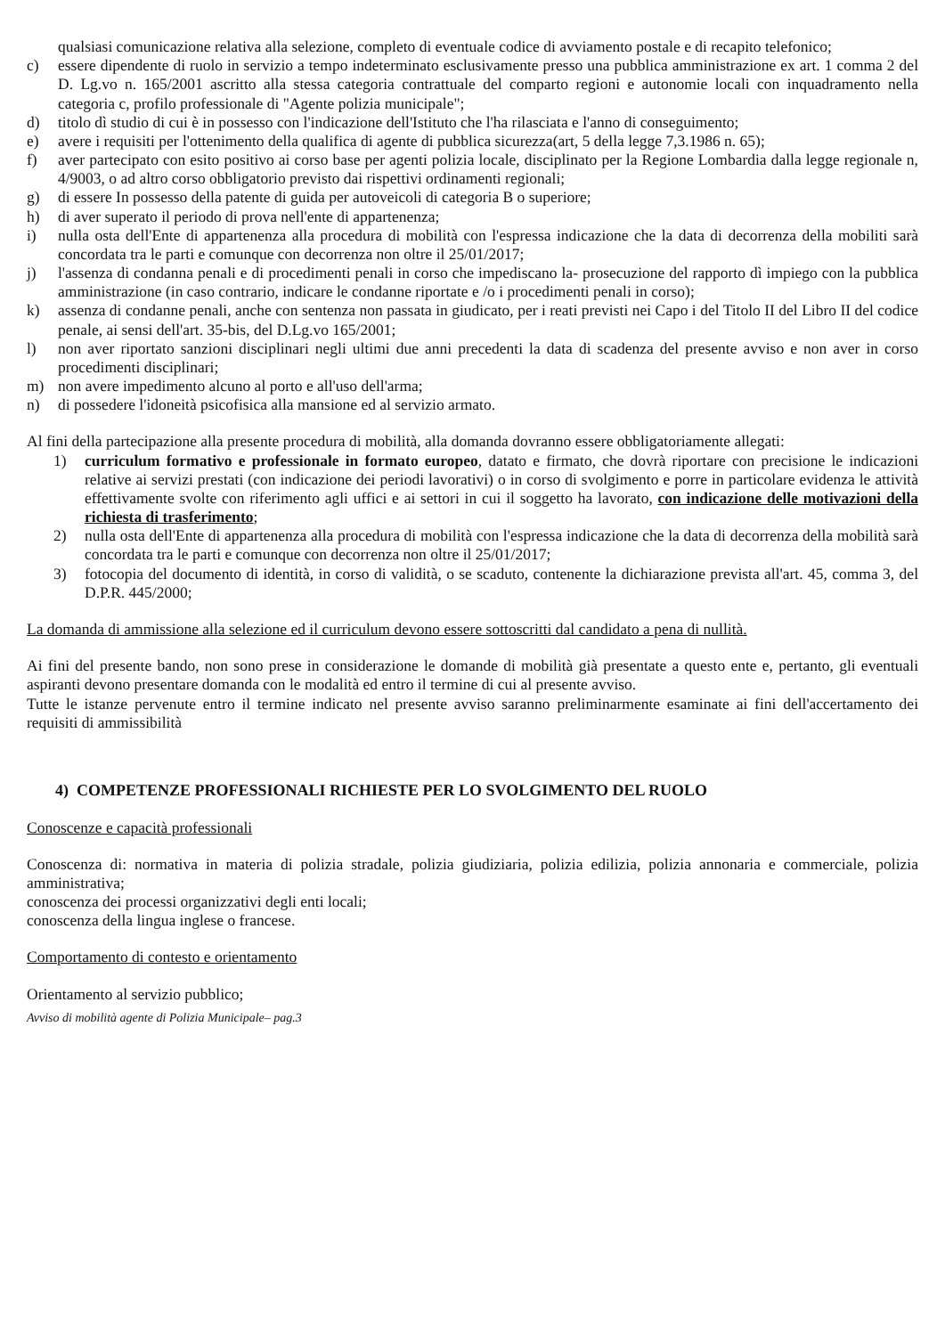qualsiasi comunicazione relativa alla selezione, completo di eventuale codice di avviamento postale e di recapito telefonico;
c) essere dipendente di ruolo in servizio a tempo indeterminato esclusivamente presso una pubblica amministrazione ex art. 1 comma 2 del D. Lg.vo n. 165/2001 ascritto alla stessa categoria contrattuale del comparto regioni e autonomie locali con inquadramento nella categoria c, profilo professionale di "Agente polizia municipale";
d) titolo dì studio di cui è in possesso con l'indicazione dell'Istituto che l'ha rilasciata e l'anno di conseguimento;
e) avere i requisiti per l'ottenimento della qualifica di agente di pubblica sicurezza(art, 5 della legge 7,3.1986 n. 65);
f) aver partecipato con esito positivo ai corso base per agenti polizia locale, disciplinato per la Regione Lombardia dalla legge regionale n, 4/9003, o ad altro corso obbligatorio previsto dai rispettivi ordinamenti regionali;
g) di essere In possesso della patente di guida per autoveicoli di categoria B o superiore;
h) di aver superato il periodo di prova nell'ente di appartenenza;
i) nulla osta dell'Ente di appartenenza alla procedura di mobilità con l'espressa indicazione che la data di decorrenza della mobiliti sarà concordata tra le parti e comunque con decorrenza non oltre il 25/01/2017;
j) l'assenza di condanna penali e di procedimenti penali in corso che impediscano la- prosecuzione del rapporto dì impiego con la pubblica amministrazione (in caso contrario, indicare le condanne riportate e /o i procedimenti penali in corso);
k) assenza di condanne penali, anche con sentenza non passata in giudicato, per i reati previsti nei Capo i del Titolo II del Libro II del codice penale, ai sensi dell'art. 35-bis, del D.Lg.vo 165/2001;
l) non aver riportato sanzioni disciplinari negli ultimi due anni precedenti la data di scadenza del presente avviso e non aver in corso procedimenti disciplinari;
m) non avere impedimento alcuno al porto e all'uso dell'arma;
n) di possedere l'idoneità psicofisica alla mansione ed al servizio armato.
Al fini della partecipazione alla presente procedura di mobilità, alla domanda dovranno essere obbligatoriamente allegati:
1) curriculum formativo e professionale in formato europeo, datato e firmato, che dovrà riportare con precisione le indicazioni relative ai servizi prestati (con indicazione dei periodi lavorativi) o in corso di svolgimento e porre in particolare evidenza le attività effettivamente svolte con riferimento agli uffici e ai settori in cui il soggetto ha lavorato, con indicazione delle motivazioni della richiesta di trasferimento;
2) nulla osta dell'Ente di appartenenza alla procedura di mobilità con l'espressa indicazione che la data di decorrenza della mobilità sarà concordata tra le parti e comunque con decorrenza non oltre il 25/01/2017;
3) fotocopia del documento di identità, in corso di validità, o se scaduto, contenente la dichiarazione prevista all'art. 45, comma 3, del D.P.R. 445/2000;
La domanda di ammissione alla selezione ed il curriculum devono essere sottoscritti dal candidato a pena di nullità.
Ai fini del presente bando, non sono prese in considerazione le domande di mobilità già presentate a questo ente e, pertanto, gli eventuali aspiranti devono presentare domanda con le modalità ed entro il termine di cui al presente avviso.
Tutte le istanze pervenute entro il termine indicato nel presente avviso saranno preliminarmente esaminate ai fini dell'accertamento dei requisiti di ammissibilità
4) COMPETENZE PROFESSIONALI RICHIESTE PER LO SVOLGIMENTO DEL RUOLO
Conoscenze e capacità professionali
Conoscenza di: normativa in materia di polizia stradale, polizia giudiziaria, polizia edilizia, polizia annonaria e commerciale, polizia amministrativa;
conoscenza dei processi organizzativi degli enti locali;
conoscenza della lingua inglese o francese.
Comportamento di contesto e orientamento
Orientamento al servizio pubblico;
Avviso di mobilità agente di Polizia Municipale– pag.3